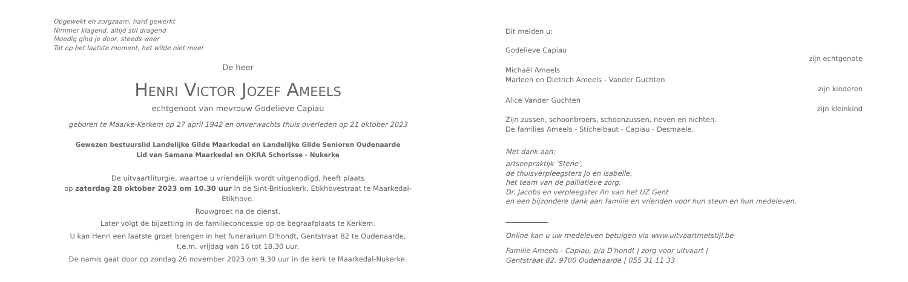Opgewekt en zorgzaam, hard gewerkt
Nimmer klagend, altijd stil dragend
Moedig ging je door, steeds weer
Tot op het laatste moment, het wilde niet meer
De heer
Henri Victor Jozef Ameels
echtgenoot van mevrouw Godelieve Capiau
geboren te Maarke-Kerkem op 27 april 1942 en onverwachts thuis overleden op 21 oktober 2023
Gewezen bestuurslid Landelijke Gilde Maarkedal en Landelijke Gilde Senioren Oudenaarde
Lid van Samana Maarkedal en OKRA Schorisse - Nukerke
De uitvaartliturgie, waartoe u vriendelijk wordt uitgenodigd, heeft plaats
op zaterdag 28 oktober 2023 om 10.30 uur in de Sint-Britiuskerk, Etikhovestraat te Maarkedal-Etikhove.
Rouwgroet na de dienst.
Later volgt de bijzetting in de familieconcessie op de begraafplaats te Kerkem.
U kan Henri een laatste groet brengen in het funerarium D'hondt, Gentstraat 82 te Oudenaarde,
t.e.m. vrijdag van 16 tot 18.30 uur.
De namis gaat door op zondag 26 november 2023 om 9.30 uur in de kerk te Maarkedal-Nukerke.
Dit melden u:
Godelieve Capiau
zijn echtgenote
Michaël Ameels
Marleen en Dietrich Ameels - Vander Guchten
zijn kinderen
Alice Vander Guchten
zijn kleinkind
Zijn zussen, schoonbroers, schoonzussen, neven en nichten.
De families Ameels - Stichelbaut - Capiau - Desmaele.
Met dank aan:
artsenpraktijk 'Stene',
de thuisverpleegsters Jo en Isabelle,
het team van de palliatieve zorg,
Dr. Jacobs en verpleegster An van het UZ Gent
en een bijzondere dank aan familie en vrienden voor hun steun en hun medeleven.
Online kan u uw medeleven betuigen via www.uitvaartmetstijl.be
Familie Ameels - Capiau, p/a D'hondt | zorg voor uitvaart |
Gentstraat 82, 9700 Oudenaarde | 055 31 11 33